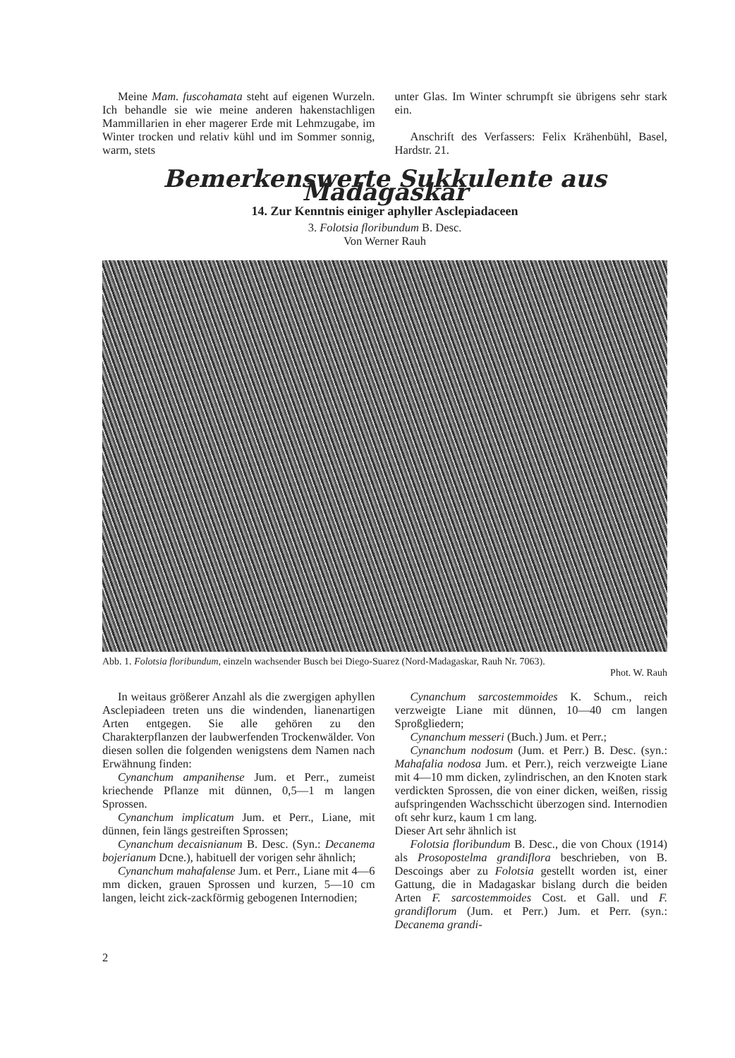Meine Mam. fuscohamata steht auf eigenen Wurzeln. Ich behandle sie wie meine anderen hakenstachligen Mammillarien in eher magerer Erde mit Lehmzugabe, im Winter trocken und relativ kühl und im Sommer sonnig, warm, stets
unter Glas. Im Winter schrumpft sie übrigens sehr stark ein.
Anschrift des Verfassers: Felix Krähenbühl, Basel, Hardstr. 21.
Bemerkenswerte Sukkulente aus Madagaskar
14. Zur Kenntnis einiger aphyller Asclepiadaceen
3. Folotsia floribundum B. Desc.
Von Werner Rauh
Abb. 1. Folotsia floribundum, einzeln wachsender Busch bei Diego-Suarez (Nord-Madagaskar, Rauh Nr. 7063).
Phot. W. Rauh
In weitaus größerer Anzahl als die zwergigen aphyllen Asclepiadeen treten uns die windenden, lianenartigen Arten entgegen. Sie alle gehören zu den Charakterpflanzen der laubwerfenden Trockenwälder. Von diesen sollen die folgenden wenigstens dem Namen nach Erwähnung finden:
Cynanchum ampanihense Jum. et Perr., zumeist kriechende Pflanze mit dünnen, 0,5—1 m langen Sprossen.
Cynanchum implicatum Jum. et Perr., Liane, mit dünnen, fein längs gestreiften Sprossen;
Cynanchum decaisnianum B. Desc. (Syn.: Decanema bojerianum Dcne.), habituell der vorigen sehr ähnlich;
Cynanchum mahafalense Jum. et Perr., Liane mit 4—6 mm dicken, grauen Sprossen und kurzen, 5—10 cm langen, leicht zick-zackförmig gebogenen Internodien;
Cynanchum sarcostemmoides K. Schum., reich verzweigte Liane mit dünnen, 10—40 cm langen Sproßgliedern;
Cynanchum messeri (Buch.) Jum. et Perr.;
Cynanchum nodosum (Jum. et Perr.) B. Desc. (syn.: Mahafalia nodosa Jum. et Perr.), reich verzweigte Liane mit 4—10 mm dicken, zylindrischen, an den Knoten stark verdickten Sprossen, die von einer dicken, weißen, rissig aufspringenden Wachsschicht überzogen sind. Internodien oft sehr kurz, kaum 1 cm lang.
Dieser Art sehr ähnlich ist
Folotsia floribundum B. Desc., die von Choux (1914) als Prosopostelma grandiflora beschrieben, von B. Descoings aber zu Folotsia gestellt worden ist, einer Gattung, die in Madagaskar bislang durch die beiden Arten F. sarcostemmoides Cost. et Gall. und F. grandiflorum (Jum. et Perr.) Jum. et Perr. (syn.: Decanema grandi-
2